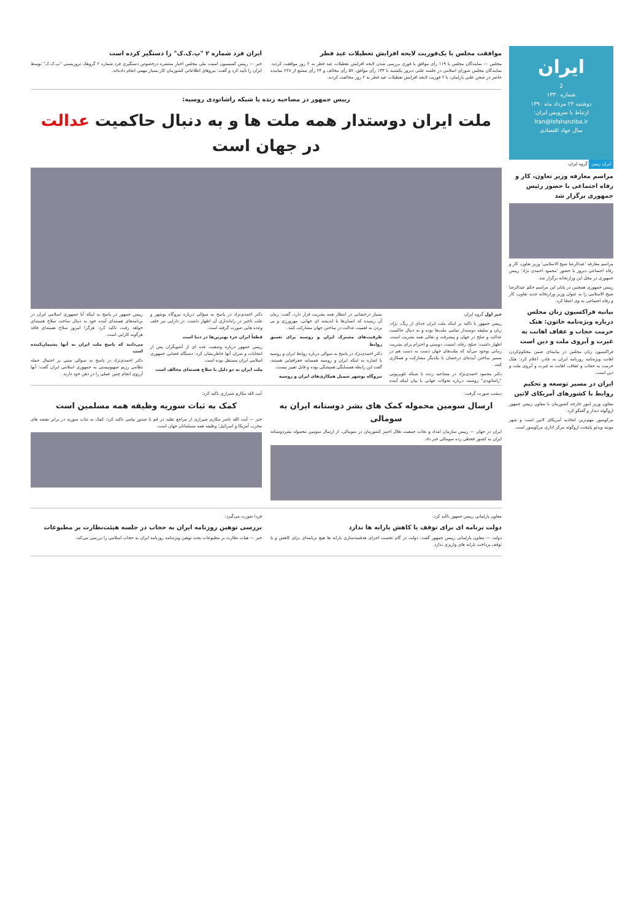ایران
2
شماره ۱۳۳۰
دوشنبه ۲۴ مرداد ماه ۱۳۹۰
ارتباط با سرویس ایران:
Iran@Isfahanziba.ir
سال جهاد اقتصادی
ایران زمین گروه ایران
مراسم معارفه وزیر تعاون، کار و رفاه اجتماعی با حضور رئیس جمهوری برگزار شد
مراسم معارفه 'عبدالرضا شیخ الاسلامی' وزیر تعاون، کار و رفاه اجتماعی دیروز با حضور 'محمود احمدی نژاد' رییس جمهوری در محل این وزارتخانه برگزار شد.
رییس جمهوری همچنین در پایان این مراسم حکم عبدالرضا شیخ الاسلامی را به عنوان وزیر وزارتخانه جدید تعاون، کار و رفاه اجتماعی به وی اعطا کرد.
بیانیه فراکسیون زنان مجلس درباره ویژه‌نامه خاتون: هتک حرمت حجاب و عفاف اهانت به غیرت و آبروی ملت و دین است
فراکسیون زنان مجلس در بیانیه‌ای ضمن محکوم‌کردن اهانت ویژه‌نامه روزنامه ایران به چادر، اعلام کرد: هتک حرمت به حجاب و عفاف، اهانت به غیرت و آبروی ملت و دین است.
ایران در مسیر توسعه و تحکیم روابط با کشورهای آمریکای لاتین
معاون وزیر امور خارجه کشورمان با معاون رییس جمهور اروگوئه دیدار و گفتگو کرد.
مرکوسور مهم‌ترین اتحادیه آمریکای لاتین است و شهر مونته ویدئو پایتخت اروگوئه مرکز اداری مرکوسور است.
موافقت مجلس با یک‌فوریت لایحه افزایش تعطیلات عید فطر
مجلس — نمایندگان مجلس با ۱۱۹ رأی موافق با فوری بررسی شدن لایحه افزایش تعطیلات عید فطر به ۲ روز موافقت کردند. نمایندگان مجلس شورای اسلامی در جلسه علنی دیروز یکشنبه با ۱۳۳ رأی موافق، ۵۷ رأی مخالف و ۲۴ رأی ممتنع از ۲۲۸ نماینده حاضر در صحن علنی پارلمان، با ۲ فوریت لایحه افزایش تعطیلات عید فطر به ۲ روز مخالفت کردند.
ایران فرد شماره ۲ "پ.ک.ک" را دستگیر کرده است
خبر — رییس کمیسیون امنیت ملی مجلس اخبار منتشره درخصوص دستگیری فرد شماره ۲ گروهک تروریستی "پ.ک.ک" توسط ایران را تأیید کرد و گفت: نیروهای اطلاعاتی کشورمان کار بسیار مهمی انجام داده‌اند.
رییس جمهور در مصاحبه زنده با شبکه راشاتودی روسیه:
ملت ایران دوستدار همه ملت ها و به دنبال حاکمیت عدالت در جهان است
خبر اول گروه ایران
رییس جمهور با تاکید بر اینکه ملت ایران جدای از رنگ، نژاد، زبان و سلیقه دوستدار تمامی ملت‌ها بوده و به دنبال حاکمیت عدالت و صلح در جهان و پیشرفت و تعالی همه بشریت است، اظهار داشت: صلح، رفاه، امنیت، دوستی و احترام برای بشریت زمانی بوجود می‌آید که ملت‌های جهان دست به دست هم در مسیر ساختن آینده‌ای درخشان با یکدیگر مشارکت و همکاری کنند.
دکتر محمود احمدی‌نژاد در مصاحبه زنده با شبکه تلویزیونی "راشاتودی" روسیه، درباره تحولات جهانی با بیان اینکه آینده بسیار درخشانی در انتظار همه بشریت قرار دارد، گفت: زمان آن رسیده که انسان‌ها با اندیشه ای جهانی، مهرورزی و پی بردن به اهمیت عدالت در ساختن جهان مشارکت کنند.
ظرفیت‌های مشترک ایران و روسیه برای تعمیق روابط
دکتر احمدی‌نژاد در پاسخ به سوالی درباره روابط ایران و روسیه با اشاره به اینکه ایران و روسیه همسایه جغرافیایی هستند، گفت این رابطه همسایگی همیشگی بوده و قابل تغییر نیست.
نیروگاه بوشهر سمبل همکاری‌های ایران و روسیه
دکتر احمدی‌نژاد در پاسخ به سوالی درباره نیروگاه بوشهر و علت تاخیر در راه‌اندازی آن اظهار داشت: در دارایی نیز خلف وعده هایی صورت گرفته است.
قطعاً ایران جزء بهترین‌ها در دنیا است
رییس جمهور درباره وضعیت عده ای از آشوبگران پس از انتخابات و سران آنها خاطرنشان کرد: دستگاه قضایی جمهوری اسلامی ایران مستقل بوده است.
ملت ایران به دو دلیل با سلاح هسته‌ای مخالف است
رییس جمهور در پاسخ به اینکه آیا جمهوری اسلامی ایران در برنامه‌های هسته‌ای آینده خود به دنبال ساخت سلاح هسته‌ای خواهد رفت، تاکید کرد: هرگز! امروز سلاح هسته‌ای فاقد هرگونه کارایی است.
می‌دانند که پاسخ ملت ایران به آنها پشیمان‌کننده است
دکتر احمدی‌نژاد در پاسخ به سوالی مبنی بر احتمال حمله نظامی رژیم صهیونیستی به جمهوری اسلامی ایران گفت: آنها آرزوی انجام چنین عملی را در ذهن خود دارند.
دیشب صورت گرفت:
ارسال سومین محموله کمک های بشر دوستانه ایران به سومالی
ایران در جهان — رییس سازمان امداد و نجات جمعیت هلال احمر کشورمان در سومالی، از ارسال سومین محموله بشردوستانه ایران به کشور قحطی زده سومالی خبر داد.
آیت الله مکارم شیرازی تاکید کرد:
کمک به ثبات سوریه وظیفه همه مسلمین است
خبر — آیت الله ناصر مکارم شیرازی از مراجع تقلید در قم با صدور پیامی تاکید کرد: کمک به ثبات سوریه در برابر نقشه های مخرب آمریکا و اسرائیل؛ وظیفه همه مسلمانان جهان است.
معاون پارلمانی رییس جمهور تاکید کرد:
دولت برنامه ای برای توقف یا کاهش یارانه ها ندارد
دولت — معاون پارلمانی رییس جمهور گفت: دولت در گام نخست اجرای هدفمندسازی یارانه ها هیچ برنامه‌ای برای کاهش و یا توقف پرداخت یارانه های واریزی ندارد.
فردا صورت می‌گیرد:
بررسی توهین روزنامه ایران به حجاب در جلسه هیئت‌نظارت بر مطبوعات
خبر — هیات نظارت بر مطبوعات بحث توهین ویژه‌نامه روزنامه ایران به حجاب اسلامی را بررسی می‌کند.